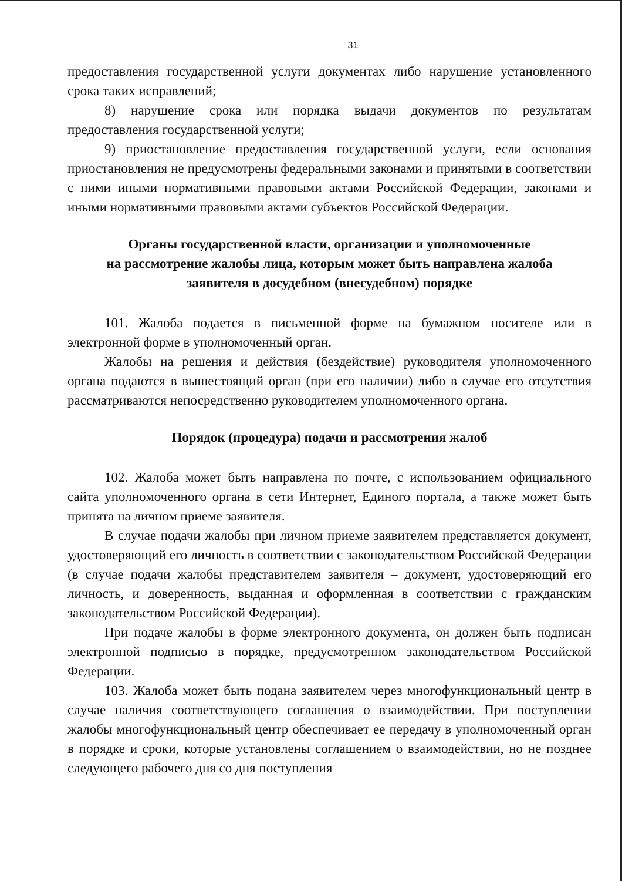31
предоставления государственной услуги документах либо нарушение установленного срока таких исправлений;
8) нарушение срока или порядка выдачи документов по результатам предоставления государственной услуги;
9) приостановление предоставления государственной услуги, если основания приостановления не предусмотрены федеральными законами и принятыми в соответствии с ними иными нормативными правовыми актами Российской Федерации, законами и иными нормативными правовыми актами субъектов Российской Федерации.
Органы государственной власти, организации и уполномоченные
на рассмотрение жалобы лица, которым может быть направлена жалоба
заявителя в досудебном (внесудебном) порядке
101. Жалоба подается в письменной форме на бумажном носителе или в электронной форме в уполномоченный орган.
Жалобы на решения и действия (бездействие) руководителя уполномоченного органа подаются в вышестоящий орган (при его наличии) либо в случае его отсутствия рассматриваются непосредственно руководителем уполномоченного органа.
Порядок (процедура) подачи и рассмотрения жалоб
102. Жалоба может быть направлена по почте, с использованием официального сайта уполномоченного органа в сети Интернет, Единого портала, а также может быть принята на личном приеме заявителя.
В случае подачи жалобы при личном приеме заявителем представляется документ, удостоверяющий его личность в соответствии с законодательством Российской Федерации (в случае подачи жалобы представителем заявителя – документ, удостоверяющий его личность, и доверенность, выданная и оформленная в соответствии с гражданским законодательством Российской Федерации).
При подаче жалобы в форме электронного документа, он должен быть подписан электронной подписью в порядке, предусмотренном законодательством Российской Федерации.
103. Жалоба может быть подана заявителем через многофункциональный центр в случае наличия соответствующего соглашения о взаимодействии. При поступлении жалобы многофункциональный центр обеспечивает ее передачу в уполномоченный орган в порядке и сроки, которые установлены соглашением о взаимодействии, но не позднее следующего рабочего дня со дня поступления